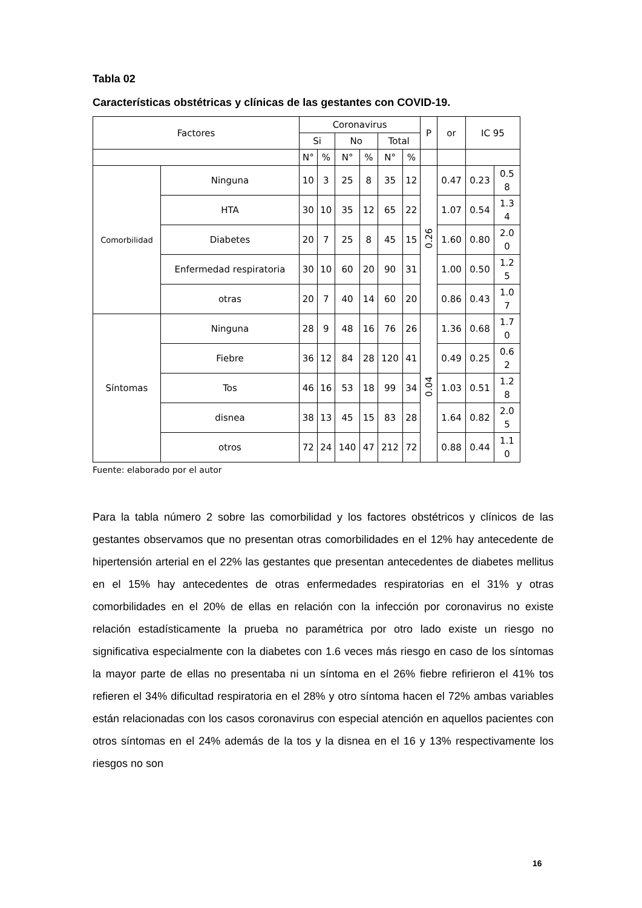Tabla 02
Características obstétricas y clínicas de las gestantes con COVID-19.
| Factores | | Coronavirus | | | | | | P | or | IC 95 | |
| | | Si | | No | | Total | | | | | |
| | | N° | % | N° | % | N° | % | | | | |
| Comorbilidad | Ninguna | 10 | 3 | 25 | 8 | 35 | 12 | 0.26 | 0.47 | 0.23 | 0.5 8 |
| | HTA | 30 | 10 | 35 | 12 | 65 | 22 | | 1.07 | 0.54 | 1.3 4 |
| | Diabetes | 20 | 7 | 25 | 8 | 45 | 15 | | 1.60 | 0.80 | 2.0 0 |
| | Enfermedad respiratoria | 30 | 10 | 60 | 20 | 90 | 31 | | 1.00 | 0.50 | 1.2 5 |
| | otras | 20 | 7 | 40 | 14 | 60 | 20 | | 0.86 | 0.43 | 1.0 7 |
| Síntomas | Ninguna | 28 | 9 | 48 | 16 | 76 | 26 | 0.04 | 1.36 | 0.68 | 1.7 0 |
| | Fiebre | 36 | 12 | 84 | 28 | 120 | 41 | | 0.49 | 0.25 | 0.6 2 |
| | Tos | 46 | 16 | 53 | 18 | 99 | 34 | | 1.03 | 0.51 | 1.2 8 |
| | disnea | 38 | 13 | 45 | 15 | 83 | 28 | | 1.64 | 0.82 | 2.0 5 |
| | otros | 72 | 24 | 140 | 47 | 212 | 72 | | 0.88 | 0.44 | 1.1 0 |
Fuente: elaborado por el autor
Para la tabla número 2 sobre las comorbilidad y los factores obstétricos y clínicos de las gestantes observamos que no presentan otras comorbilidades en el 12% hay antecedente de hipertensión arterial en el 22% las gestantes que presentan antecedentes de diabetes mellitus en el 15% hay antecedentes de otras enfermedades respiratorias en el 31% y otras comorbilidades en el 20% de ellas en relación con la infección por coronavirus no existe relación estadísticamente la prueba no paramétrica por otro lado existe un riesgo no significativa especialmente con la diabetes con 1.6 veces más riesgo en caso de los síntomas la mayor parte de ellas no presentaba ni un síntoma en el 26% fiebre refirieron el 41% tos refieren el 34% dificultad respiratoria en el 28% y otro síntoma hacen el 72% ambas variables están relacionadas con los casos coronavirus con especial atención en aquellos pacientes con otros síntomas en el 24% además de la tos y la disnea en el 16 y 13% respectivamente los riesgos no son
16